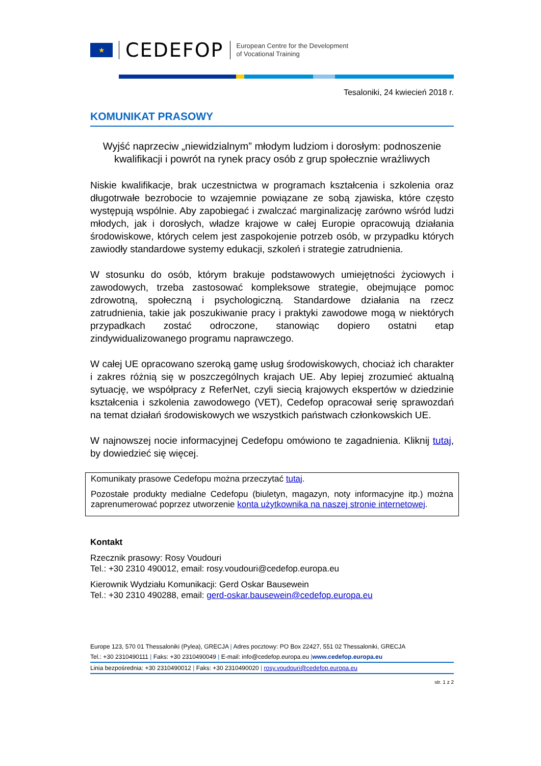★
CEDEFOP
European Centre for the Development
of Vocational Training
Tesaloniki, 24 kwiecień 2018 r.
KOMUNIKAT PRASOWY
Wyjść naprzeciw „niewidzialnym” młodym ludziom i dorosłym: podnoszenie kwalifikacji i powrót na rynek pracy osób z grup społecznie wrażliwych
Niskie kwalifikacje, brak uczestnictwa w programach kształcenia i szkolenia oraz długotrwałe bezrobocie to wzajemnie powiązane ze sobą zjawiska, które często występują wspólnie. Aby zapobiegać i zwalczać marginalizację zarówno wśród ludzi młodych, jak i dorosłych, władze krajowe w całej Europie opracowują działania środowiskowe, których celem jest zaspokojenie potrzeb osób, w przypadku których zawiodły standardowe systemy edukacji, szkoleń i strategie zatrudnienia.
W stosunku do osób, którym brakuje podstawowych umiejętności życiowych i zawodowych, trzeba zastosować kompleksowe strategie, obejmujące pomoc zdrowotną, społeczną i psychologiczną. Standardowe działania na rzecz zatrudnienia, takie jak poszukiwanie pracy i praktyki zawodowe mogą w niektórych przypadkach zostać odroczone, stanowiąc dopiero ostatni etap zindywidualizowanego programu naprawczego.
W całej UE opracowano szeroką gamę usług środowiskowych, chociaż ich charakter i zakres różnią się w poszczególnych krajach UE. Aby lepiej zrozumieć aktualną sytuację, we współpracy z ReferNet, czyli siecią krajowych ekspertów w dziedzinie kształcenia i szkolenia zawodowego (VET), Cedefop opracował serię sprawozdań na temat działań środowiskowych we wszystkich państwach członkowskich UE.
W najnowszej nocie informacyjnej Cedefopu omówiono te zagadnienia. Kliknij tutaj, by dowiedzieć się więcej.
Komunikaty prasowe Cedefopu można przeczytać tutaj.
Pozostałe produkty medialne Cedefopu (biuletyn, magazyn, noty informacyjne itp.) można zaprenumerować poprzez utworzenie konta użytkownika na naszej stronie internetowej.
Kontakt
Rzecznik prasowy: Rosy Voudouri
Tel.: +30 2310 490012, email: rosy.voudouri@cedefop.europa.eu
Kierownik Wydziału Komunikacji: Gerd Oskar Bausewein
Tel.: +30 2310 490288, email: gerd-oskar.bausewein@cedefop.europa.eu
Europe 123, 570 01 Thessaloniki (Pylea), GRECJA | Adres pocztowy: PO Box 22427, 551 02 Thessaloniki, GRECJA
Tel.: +30 2310490111 | Faks: +30 2310490049 | E-mail: info@cedefop.europa.eu |www.cedefop.europa.eu
Linia bezpośrednia: +30 2310490012 | Faks: +30 2310490020 | rosy.voudouri@cedefop.europa.eu
str. 1 z 2